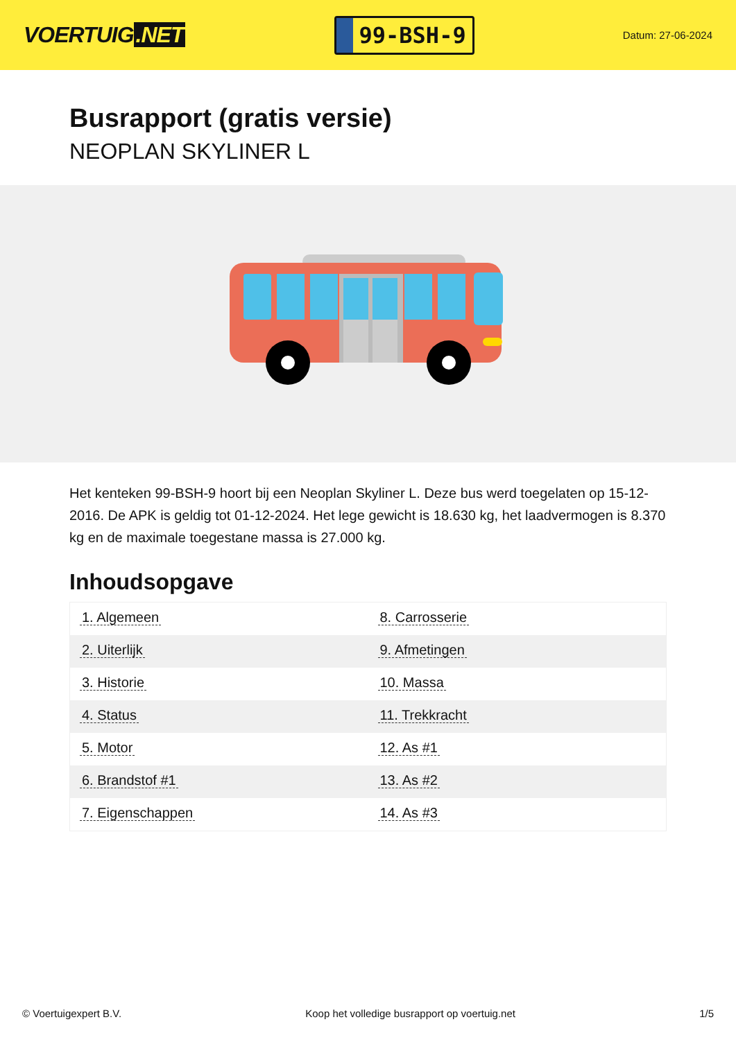VOERTUIG.NET
99-BSH-9
Datum: 27-06-2024
Busrapport (gratis versie)
NEOPLAN SKYLINER L
Het kenteken 99-BSH-9 hoort bij een Neoplan Skyliner L. Deze bus werd toegelaten op 15-12-2016. De APK is geldig tot 01-12-2024. Het lege gewicht is 18.630 kg, het laadvermogen is 8.370 kg en de maximale toegestane massa is 27.000 kg.
Inhoudsopgave
| 1. Algemeen | 8. Carrosserie |
| 2. Uiterlijk | 9. Afmetingen |
| 3. Historie | 10. Massa |
| 4. Status | 11. Trekkracht |
| 5. Motor | 12. As #1 |
| 6. Brandstof #1 | 13. As #2 |
| 7. Eigenschappen | 14. As #3 |
© Voertuigexpert B.V. Koop het volledige busrapport op voertuig.net
1/5